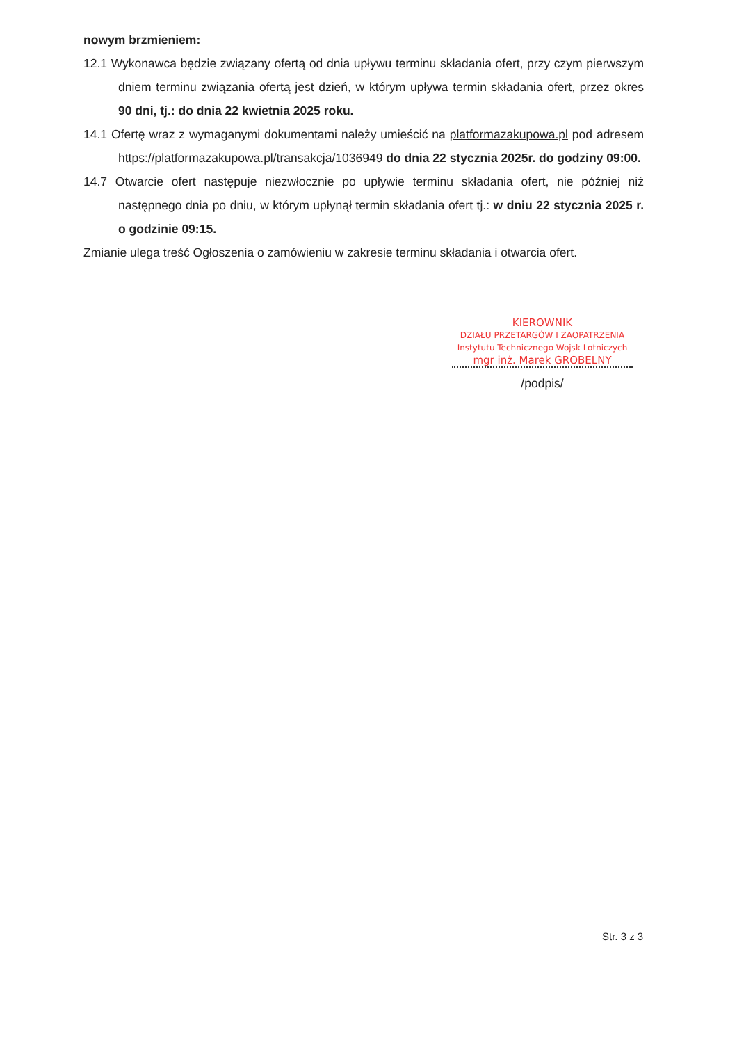nowym brzmieniem:
12.1 Wykonawca będzie związany ofertą od dnia upływu terminu składania ofert, przy czym pierwszym dniem terminu związania ofertą jest dzień, w którym upływa termin składania ofert, przez okres 90 dni, tj.: do dnia 22 kwietnia 2025 roku.
14.1 Ofertę wraz z wymaganymi dokumentami należy umieścić na platformazakupowa.pl pod adresem https://platformazakupowa.pl/transakcja/1036949 do dnia 22 stycznia 2025r. do godziny 09:00.
14.7 Otwarcie ofert następuje niezwłocznie po upływie terminu składania ofert, nie później niż następnego dnia po dniu, w którym upłynął termin składania ofert tj.: w dniu 22 stycznia 2025 r. o godzinie 09:15.
Zmianie ulega treść Ogłoszenia o zamówieniu w zakresie terminu składania i otwarcia ofert.
KIEROWNIK
DZIAŁU PRZETARGÓW I ZAOPATRZENIA
Instytutu Technicznego Wojsk Lotniczych
mgr inż. Marek GROBELNY
/podpis/
Str. 3 z 3